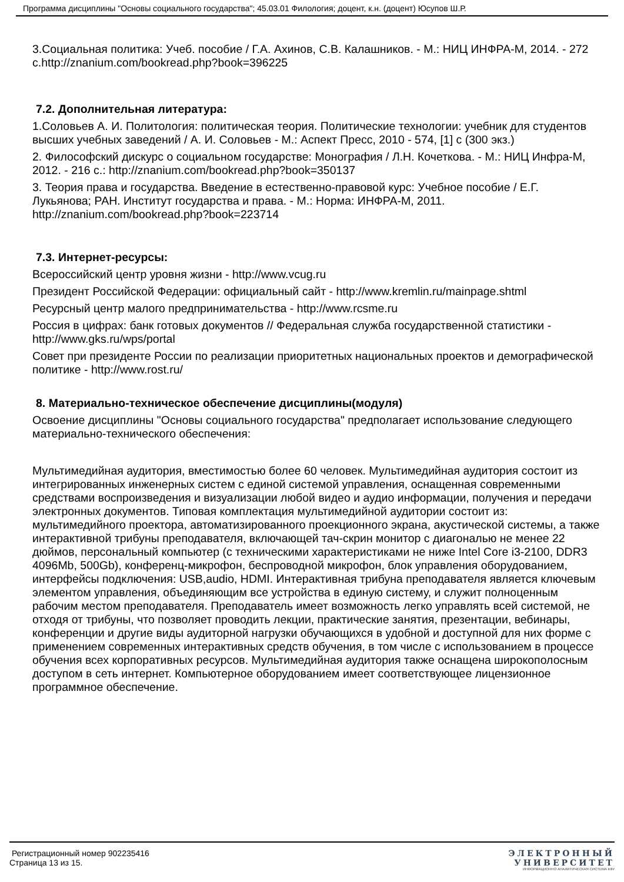Программа дисциплины "Основы социального государства"; 45.03.01 Филология; доцент, к.н. (доцент) Юсупов Ш.Р.
3.Социальная политика: Учеб. пособие / Г.А. Ахинов, С.В. Калашников. - М.: НИЦ ИНФРА-М, 2014. - 272 с.http://znanium.com/bookread.php?book=396225
7.2. Дополнительная литература:
1.Соловьев А. И. Политология: политическая теория. Политические технологии: учебник для студентов высших учебных заведений / А. И. Соловьев - М.: Аспект Пресс, 2010 - 574, [1] с (300 экз.)
2. Философский дискурс о социальном государстве: Монография / Л.Н. Кочеткова. - М.: НИЦ Инфра-М, 2012. - 216 с.: http://znanium.com/bookread.php?book=350137
3. Теория права и государства. Введение в естественно-правовой курс: Учебное пособие / Е.Г. Лукьянова; РАН. Институт государства и права. - М.: Норма: ИНФРА-М, 2011. http://znanium.com/bookread.php?book=223714
7.3. Интернет-ресурсы:
Всероссийский центр уровня жизни - http://www.vcug.ru
Президент Российской Федерации: официальный сайт - http://www.kremlin.ru/mainpage.shtml
Ресурсный центр малого предпринимательства - http://www.rcsme.ru
Россия в цифрах: банк готовых документов // Федеральная служба государственной статистики - http://www.gks.ru/wps/portal
Совет при президенте России по реализации приоритетных национальных проектов и демографической политике - http://www.rost.ru/
8. Материально-техническое обеспечение дисциплины(модуля)
Освоение дисциплины "Основы социального государства" предполагает использование следующего материально-технического обеспечения:
Мультимедийная аудитория, вместимостью более 60 человек. Мультимедийная аудитория состоит из интегрированных инженерных систем с единой системой управления, оснащенная современными средствами воспроизведения и визуализации любой видео и аудио информации, получения и передачи электронных документов. Типовая комплектация мультимедийной аудитории состоит из: мультимедийного проектора, автоматизированного проекционного экрана, акустической системы, а также интерактивной трибуны преподавателя, включающей тач-скрин монитор с диагональю не менее 22 дюймов, персональный компьютер (с техническими характеристиками не ниже Intel Core i3-2100, DDR3 4096Mb, 500Gb), конференц-микрофон, беспроводной микрофон, блок управления оборудованием, интерфейсы подключения: USB,audio, HDMI. Интерактивная трибуна преподавателя является ключевым элементом управления, объединяющим все устройства в единую систему, и служит полноценным рабочим местом преподавателя. Преподаватель имеет возможность легко управлять всей системой, не отходя от трибуны, что позволяет проводить лекции, практические занятия, презентации, вебинары, конференции и другие виды аудиторной нагрузки обучающихся в удобной и доступной для них форме с применением современных интерактивных средств обучения, в том числе с использованием в процессе обучения всех корпоративных ресурсов. Мультимедийная аудитория также оснащена широкополосным доступом в сеть интернет. Компьютерное оборудованием имеет соответствующее лицензионное программное обеспечение.
Регистрационный номер 902235416
Страница 13 из 15.
ЭЛЕКТРОННЫЙ
УНИВЕРСИТЕТ
ИНФОРМАЦИОННО АНАЛИТИЧЕСКАЯ СИСТЕМА КФУ